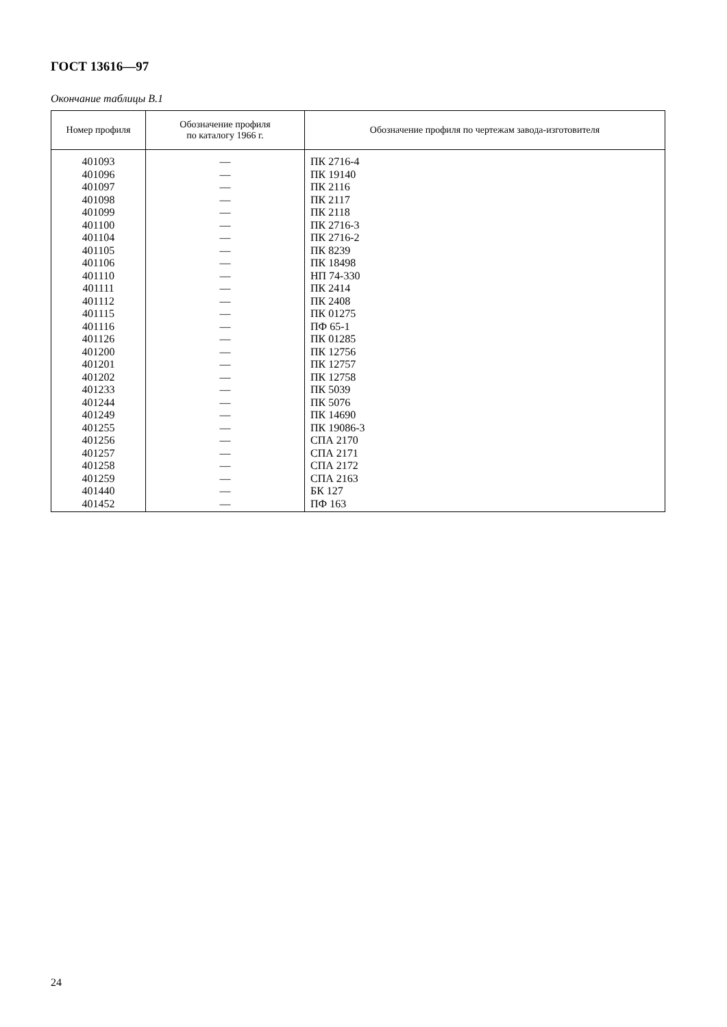ГОСТ 13616—97
Окончание таблицы В.1
| Номер профиля | Обозначение профиля по каталогу 1966 г. | Обозначение профиля по чертежам завода-изготовителя |
| --- | --- | --- |
| 401093 | — | ПК 2716-4 |
| 401096 | — | ПК 19140 |
| 401097 | — | ПК 2116 |
| 401098 | — | ПК 2117 |
| 401099 | — | ПК 2118 |
| 401100 | — | ПК 2716-3 |
| 401104 | — | ПК 2716-2 |
| 401105 | — | ПК 8239 |
| 401106 | — | ПК 18498 |
| 401110 | — | НП 74-330 |
| 401111 | — | ПК 2414 |
| 401112 | — | ПК 2408 |
| 401115 | — | ПК 01275 |
| 401116 | — | ПФ 65-1 |
| 401126 | — | ПК 01285 |
| 401200 | — | ПК 12756 |
| 401201 | — | ПК 12757 |
| 401202 | — | ПК 12758 |
| 401233 | — | ПК 5039 |
| 401244 | — | ПК 5076 |
| 401249 | — | ПК 14690 |
| 401255 | — | ПК 19086-3 |
| 401256 | — | СПА 2170 |
| 401257 | — | СПА 2171 |
| 401258 | — | СПА 2172 |
| 401259 | — | СПА 2163 |
| 401440 | — | БК 127 |
| 401452 | — | ПФ 163 |
24